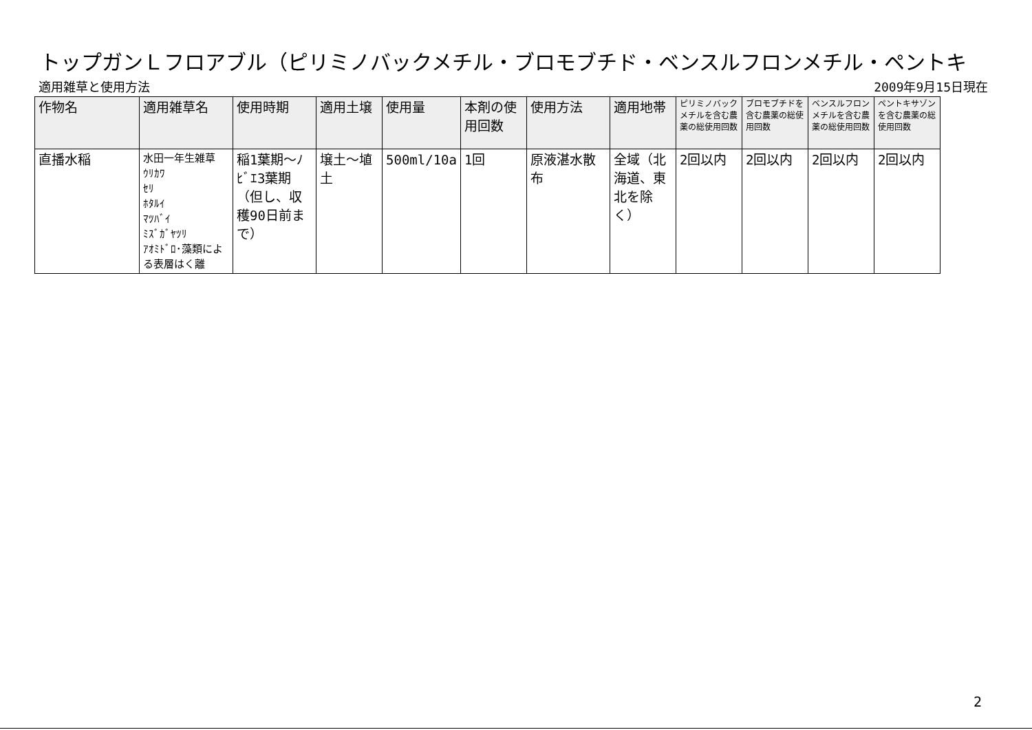トップガンＬフロアブル（ピリミノバックメチル・ブロモブチド・ベンスルフロンメチル・ペントキ
適用雑草と使用方法 2009年9月15日現在
| 作物名 | 適用雑草名 | 使用時期 | 適用土壌 | 使用量 | 本剤の使用回数 | 使用方法 | 適用地帯 | ピリミノバックメチルを含む農薬の総使用回数 | ブロモブチドを含む農薬の総使用回数 | ベンスルフロンメチルを含む農薬の総使用回数 | ペントキサゾンを含む農薬の総使用回数 |
| --- | --- | --- | --- | --- | --- | --- | --- | --- | --- | --- | --- |
| 直播水稲 | 水田一年生雑草 ｳﾘｶﾜ ｾﾘ ﾎﾀﾙｲ ﾏﾂﾊﾞｲ ﾐｽﾞｶﾞﾔﾂﾘ ｱｵﾐﾄﾞﾛ･藻類による表層はく離 | 稲1葉期～ﾉﾋﾞｴ3葉期（但し、収穫90日前まで） | 壌土～埴土 | 500ml/10a | 1回 | 原液湛水散布 | 全域（北海道、東北を除く） | 2回以内 | 2回以内 | 2回以内 | 2回以内 |
2